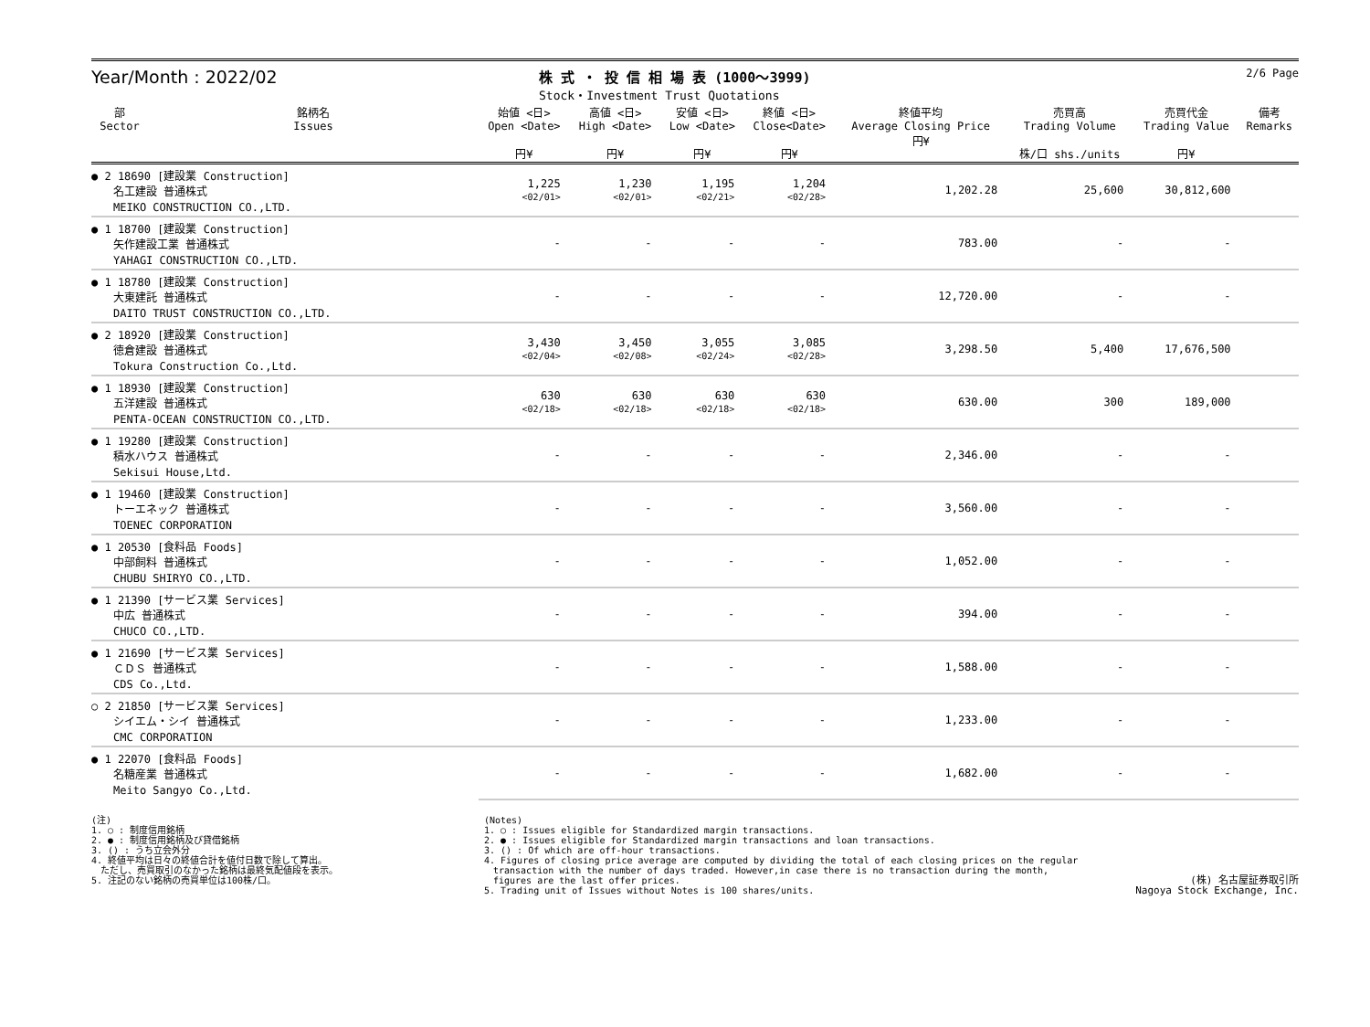Year/Month : 2022/02
株 式 ・ 投 信 相 場 表 (1000～3999)
Stock・Investment Trust Quotations
2/6 Page
| 部 Sector | 銘柄名 Issues | 始値 <日> Open <Date> 円¥ | 高値 <日> High <Date> 円¥ | 安値 <日> Low <Date> 円¥ | 終値 <日> Close<Date> 円¥ | 終値平均 Average Closing Price 円¥ | 売買高 Trading Volume 株/口 shs./units | 売買代金 Trading Value 円¥ | 備考 Remarks |
| --- | --- | --- | --- | --- | --- | --- | --- | --- | --- |
| ● 2 18690 [建設業 Construction] 名工建設 普通株式 MEIKO CONSTRUCTION CO.,LTD. | | 1,225 <02/01> | 1,230 <02/01> | 1,195 <02/21> | 1,204 <02/28> | 1,202.28 | 25,600 | 30,812,600 | |
| ● 1 18700 [建設業 Construction] 矢作建設工業 普通株式 YAHAGI CONSTRUCTION CO.,LTD. | | - | - | - | - | 783.00 | - | - | |
| ● 1 18780 [建設業 Construction] 大東建託 普通株式 DAITO TRUST CONSTRUCTION CO.,LTD. | | - | - | - | - | 12,720.00 | - | - | |
| ● 2 18920 [建設業 Construction] 徳倉建設 普通株式 Tokura Construction Co.,Ltd. | | 3,430 <02/04> | 3,450 <02/08> | 3,055 <02/24> | 3,085 <02/28> | 3,298.50 | 5,400 | 17,676,500 | |
| ● 1 18930 [建設業 Construction] 五洋建設 普通株式 PENTA-OCEAN CONSTRUCTION CO.,LTD. | | 630 <02/18> | 630 <02/18> | 630 <02/18> | 630 <02/18> | 630.00 | 300 | 189,000 | |
| ● 1 19280 [建設業 Construction] 積水ハウス 普通株式 Sekisui House,Ltd. | | - | - | - | - | 2,346.00 | - | - | |
| ● 1 19460 [建設業 Construction] トーエネック 普通株式 TOENEC CORPORATION | | - | - | - | - | 3,560.00 | - | - | |
| ● 1 20530 [食料品 Foods] 中部飼料 普通株式 CHUBU SHIRYO CO.,LTD. | | - | - | - | - | 1,052.00 | - | - | |
| ● 1 21390 [サービス業 Services] 中広 普通株式 CHUCO CO.,LTD. | | - | - | - | - | 394.00 | - | - | |
| ● 1 21690 [サービス業 Services] ＣＤＳ 普通株式 CDS Co.,Ltd. | | - | - | - | - | 1,588.00 | - | - | |
| ○ 2 21850 [サービス業 Services] シイエム・シイ 普通株式 CMC CORPORATION | | - | - | - | - | 1,233.00 | - | - | |
| ● 1 22070 [食料品 Foods] 名糖産業 普通株式 Meito Sangyo Co.,Ltd. | | - | - | - | - | 1,682.00 | - | - | |
(注)
1. ○ : 制度信用銘柄
2. ● : 制度信用銘柄及び貸借銘柄
3. () : うち立会外分
4. 終値平均は日々の終値合計を値付日数で除して算出。
　ただし、売買取引のなかった銘柄は最終気配値段を表示。
5. 注記のない銘柄の売買単位は100株/口。
(Notes)
1. ○ : Issues eligible for Standardized margin transactions.
2. ● : Issues eligible for Standardized margin transactions and loan transactions.
3. () : Of which are off-hour transactions.
4. Figures of closing price average are computed by dividing the total of each closing prices on the regular
　transaction with the number of days traded. However,in case there is no transaction during the month,
　figures are the last offer prices.
5. Trading unit of Issues without Notes is 100 shares/units.
(株) 名古屋証券取引所
Nagoya Stock Exchange, Inc.